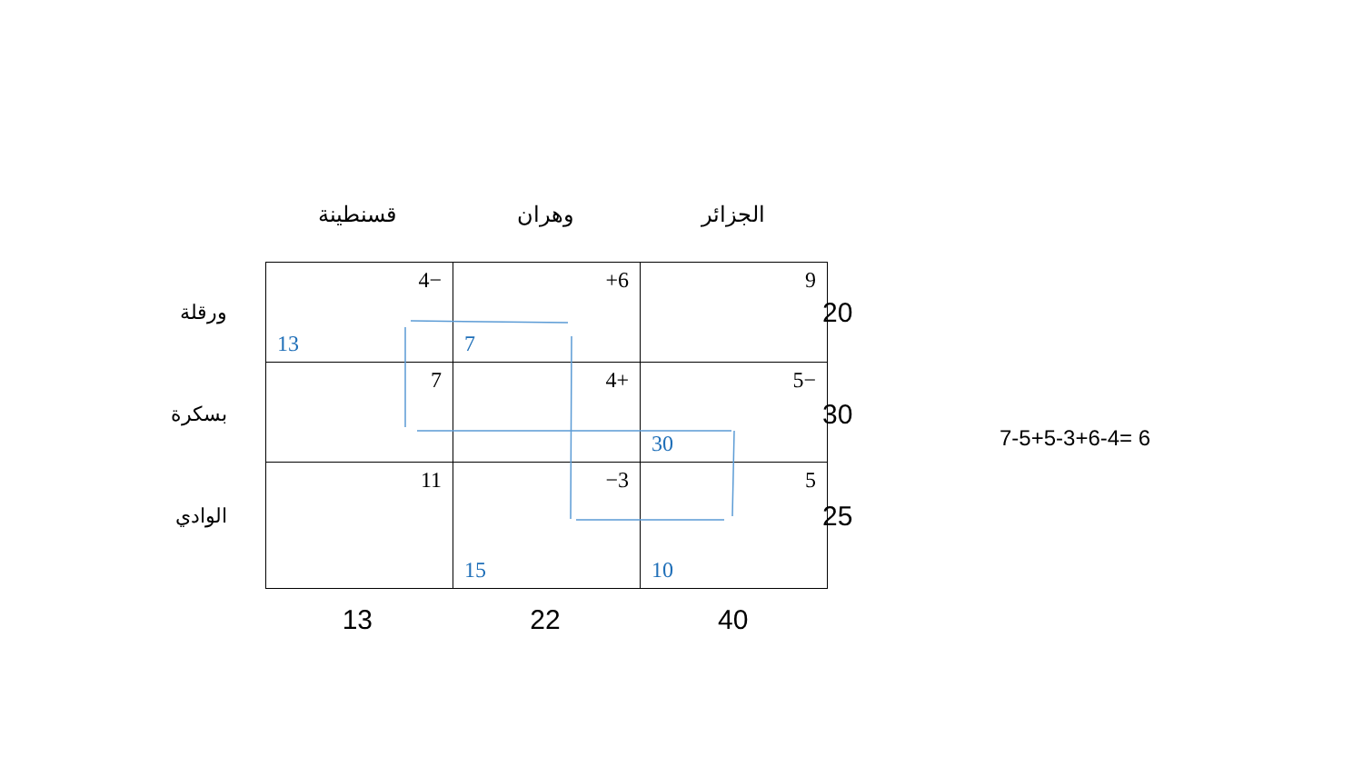قسنطينة وهران الجزائر
ورقلة
بسكرة
الوادي
| 4− 13 | +6 7 | 9 |
| 7 | 4+ | 5− 30 |
| 11 | −3 15 | 5 10 |
20
30
25
13 22 40
7-5+5-3+6-4= 6